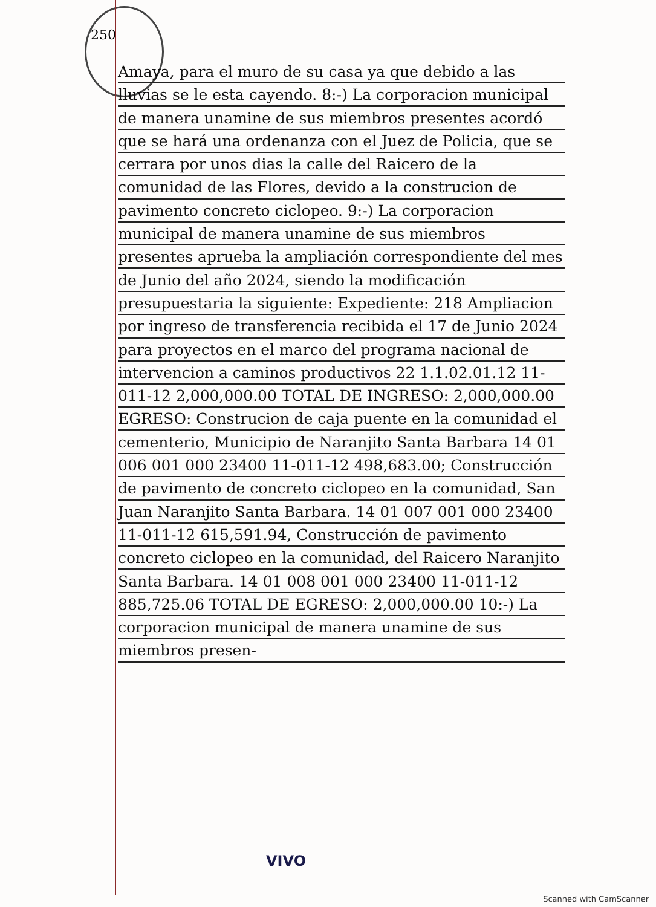250
Amaya, para el muro de su casa ya que debido a las lluvias se le esta cayendo. 8:-) La corporacion municipal de manera unamine de sus miembros presentes acordó que se hará una ordenanza con el Juez de Policia, que se cerrara por unos dias la calle del Raicero de la comunidad de las Flores, devido a la construcion de pavimento concreto ciclopeo. 9:-) La corporacion municipal de manera unamine de sus miembros presentes aprueba la ampliación correspondiente del mes de Junio del año 2024, siendo la modificación presupuestaria la siguiente: Expediente: 218 Ampliacion por ingreso de transferencia recibida el 17 de Junio 2024 para proyectos en el marco del programa nacional de intervencion a caminos productivos 22 1.1.02.01.12 11-011-12 2,000,000.00 TOTAL DE INGRESO: 2,000,000.00 EGRESO: Construcion de caja puente en la comunidad el cementerio, Municipio de Naranjito Santa Barbara 14 01 006 001 000 23400 11-011-12 498,683.00; Construcción de pavimento de concreto ciclopeo en la comunidad, San Juan Naranjito Santa Barbara. 14 01 007 001 000 23400 11-011-12 615,591.94, Construcción de pavimento concreto ciclopeo en la comunidad, del Raicero Naranjito Santa Barbara. 14 01 008 001 000 23400 11-011-12 885,725.06 TOTAL DE EGRESO: 2,000,000.00 10:-) La corporacion municipal de manera unamine de sus miembros presen-
VIVO
Scanned with CamScanner